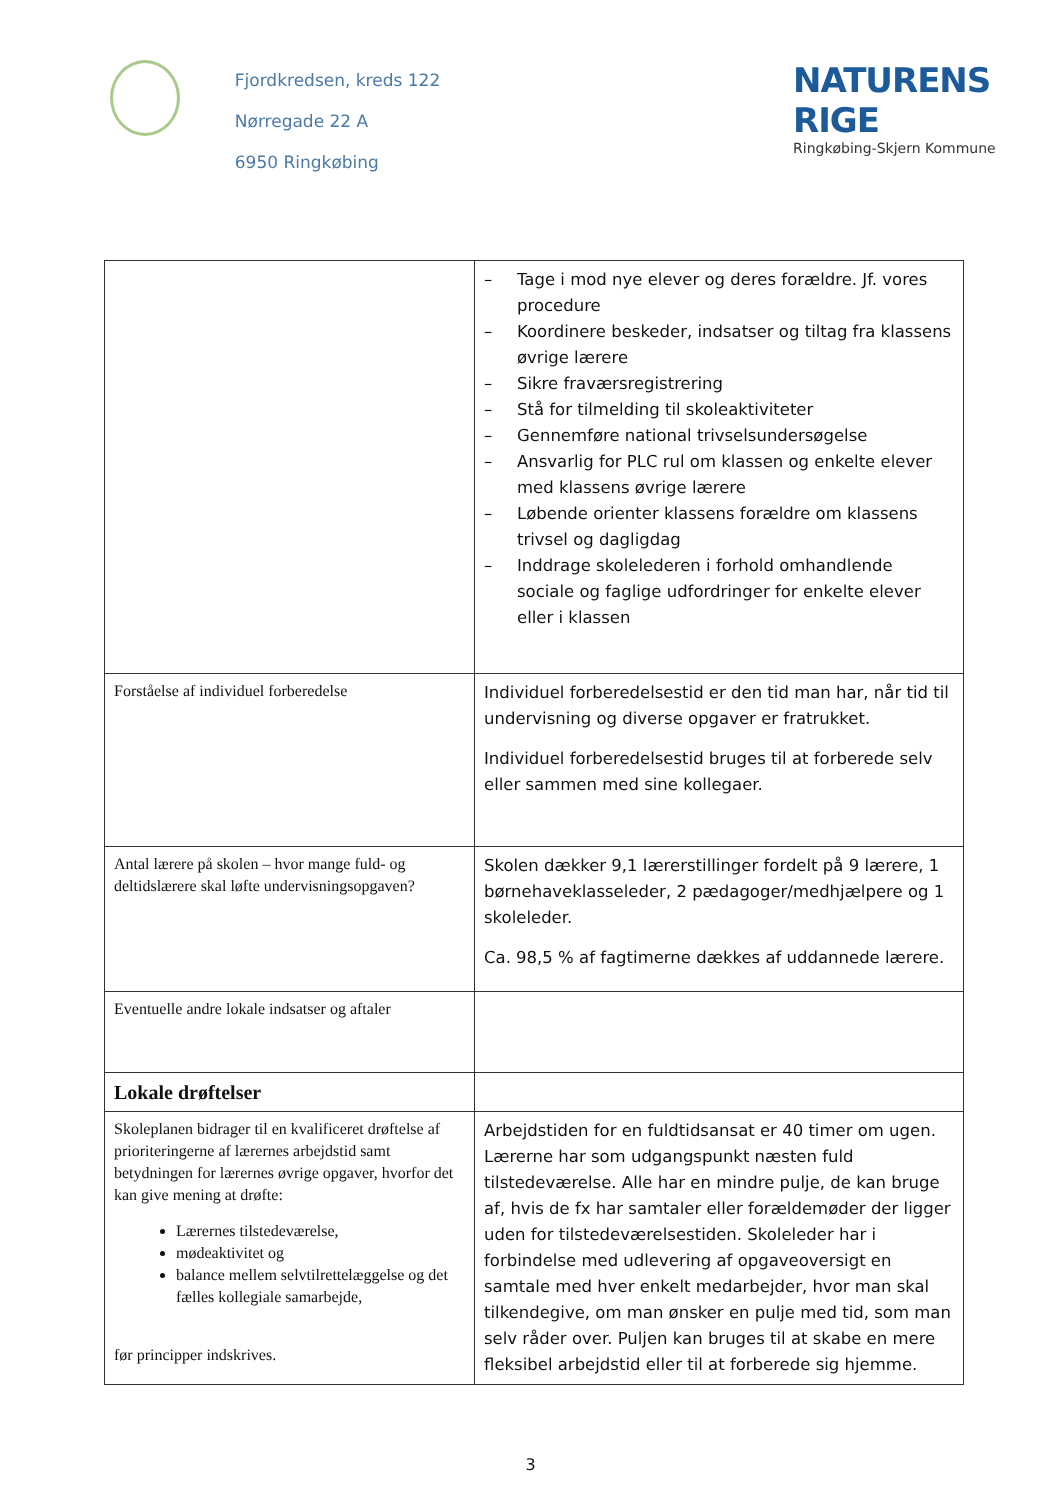Fjordkredsen, kreds 122
Nørregade 22 A
6950 Ringkøbing
NATURENS RIGE
Ringkøbing-Skjern Kommune
| | – Tage i mod nye elever og deres forældre. Jf. vores procedure – Koordinere beskeder, indsatser og tiltag fra klassens øvrige lærere – Sikre fraværsregistrering – Stå for tilmelding til skoleaktiviteter – Gennemføre national trivselsundersøgelse – Ansvarlig for PLC rul om klassen og enkelte elever med klassens øvrige lærere – Løbende orienter klassens forældre om klassens trivsel og dagligdag – Inddrage skolelederen i forhold omhandlende sociale og faglige udfordringer for enkelte elever eller i klassen |
| Forståelse af individuel forberedelse | Individuel forberedelsestid er den tid man har, når tid til undervisning og diverse opgaver er fratrukket. Individuel forberedelsestid bruges til at forberede selv eller sammen med sine kollegaer. |
| Antal lærere på skolen – hvor mange fuld- og deltidslærere skal løfte undervisningsopgaven? | Skolen dækker 9,1 lærerstillinger fordelt på 9 lærere, 1 børnehaveklasseleder, 2 pædagoger/medhjælpere og 1 skoleleder. Ca. 98,5 % af fagtimerne dækkes af uddannede lærere. |
| Eventuelle andre lokale indsatser og aftaler | |
| Lokale drøftelser | |
| Skoleplanen bidrager til en kvalificeret drøftelse af prioriteringerne af lærernes arbejdstid samt betydningen for lærernes øvrige opgaver, hvorfor det kan give mening at drøfte: Lærernes tilstedeværelse, mødeaktivitet og balance mellem selvtilrettelæggelse og det fælles kollegiale samarbejde, før principper indskrives. | Arbejdstiden for en fuldtidsansat er 40 timer om ugen. Lærerne har som udgangspunkt næsten fuld tilstedeværelse. Alle har en mindre pulje, de kan bruge af, hvis de fx har samtaler eller forældemøder der ligger uden for tilstedeværelsestiden. Skoleleder har i forbindelse med udlevering af opgaveoversigt en samtale med hver enkelt medarbejder, hvor man skal tilkendegive, om man ønsker en pulje med tid, som man selv råder over. Puljen kan bruges til at skabe en mere fleksibel arbejdstid eller til at forberede sig hjemme. |
3